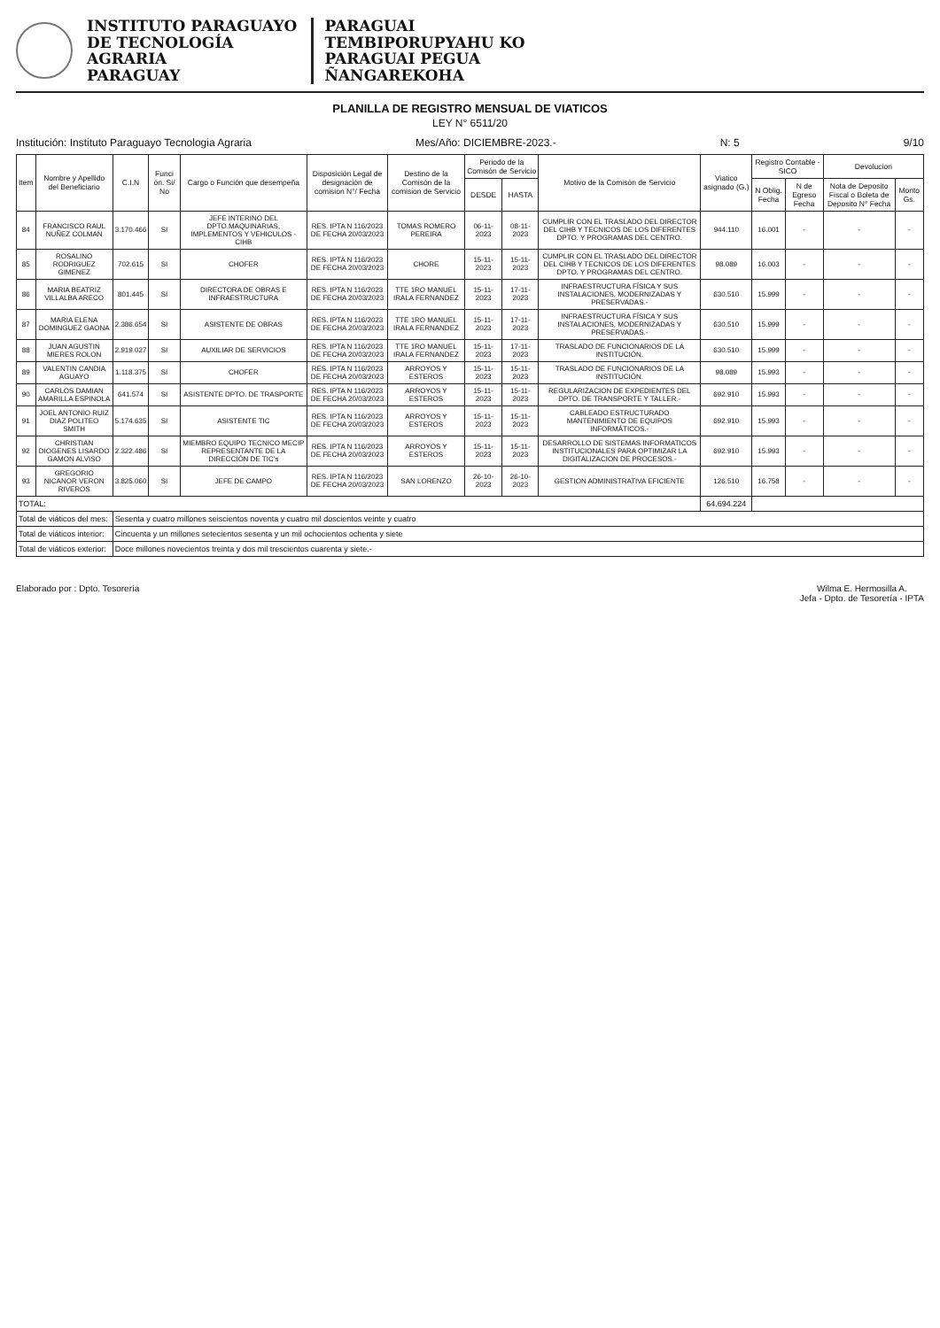INSTITUTO PARAGUAYO
DE TECNOLOGÍA
AGRARIA
PARAGUAY
PARAGUAI
TEMBIPORUPYAHU KO
PARAGUAI PEGUA
ÑANGAREKOHA
PLANILLA DE REGISTRO MENSUAL DE VIATICOS
LEY N° 6511/20
Institución: Instituto Paraguayo Tecnologia Agraria Mes/Año: DICIEMBRE-2023.- N: 5 9/10
| Item | Nombre y Apellido del Beneficiario | C.I.N | Funci ón. Si/ No | Cargo o Función que desempeña | Disposición Legal de designación de comision N°/ Fecha | Destino de la Comisón de la comision de Servicio | Periodo de la Comisón de Servicio | | Motivo de la Comisón de Servicio | Viatico asignado (G.) | Registro Contable - SICO | | Devolucion | |
| --- | --- | --- | --- | --- | --- | --- | --- | --- | --- | --- | --- | --- | --- | --- |
| | | | | | | | DESDE | HASTA | | | N Oblig. Fecha | N de Egreso Fecha | Nota de Deposito Fiscal o Boleta de Deposito N° Fecha | Monto Gs. |
| 84 | FRANCISCO RAUL NUÑEZ COLMAN | 3.170.466 | SI | JEFE INTERINO DEL DPTO.MAQUINARIAS, IMPLEMENTOS Y VEHICULOS - CIHB | RES. IPTA N 116/2023 DE FECHA 20/03/2023 | TOMAS ROMERO PEREIRA | 06-11-2023 | 08-11-2023 | CUMPLIR CON EL TRASLADO DEL DIRECTOR DEL CIHB Y TECNICOS DE LOS DIFERENTES DPTO. Y PROGRAMAS DEL CENTRO. | 944.110 | 16.001 | - | - | - |
| 85 | ROSALINO RODRIGUEZ GIMENEZ | 702.615 | SI | CHOFER | RES. IPTA N 116/2023 DE FECHA 20/03/2023 | CHORE | 15-11-2023 | 15-11-2023 | CUMPLIR CON EL TRASLADO DEL DIRECTOR DEL CIHB Y TECNICOS DE LOS DIFERENTES DPTO. Y PROGRAMAS DEL CENTRO. | 98.089 | 16.003 | - | - | - |
| 86 | MARIA BEATRIZ VILLALBA ARECO | 801.445 | SI | DIRECTORA DE OBRAS E INFRAESTRUCTURA | RES. IPTA N 116/2023 DE FECHA 20/03/2023 | TTE 1RO MANUEL IRALA FERNANDEZ | 15-11-2023 | 17-11-2023 | INFRAESTRUCTURA FÍSICA Y SUS INSTALACIONES, MODERNIZADAS Y PRESERVADAS.- | 630.510 | 15.999 | - | - | - |
| 87 | MARIA ELENA DOMINGUEZ GAONA | 2.386.654 | SI | ASISTENTE DE OBRAS | RES. IPTA N 116/2023 DE FECHA 20/03/2023 | TTE 1RO MANUEL IRALA FERNANDEZ | 15-11-2023 | 17-11-2023 | INFRAESTRUCTURA FÍSICA Y SUS INSTALACIONES, MODERNIZADAS Y PRESERVADAS.- | 630.510 | 15.999 | - | - | - |
| 88 | JUAN AGUSTIN MIERES ROLON | 2.919.027 | SI | AUXILIAR DE SERVICIOS | RES. IPTA N 116/2023 DE FECHA 20/03/2023 | TTE 1RO MANUEL IRALA FERNANDEZ | 15-11-2023 | 17-11-2023 | TRASLADO DE FUNCIONARIOS DE LA INSTITUCIÓN. | 630.510 | 15.999 | - | - | - |
| 89 | VALENTIN CANDIA AGUAYO | 1.118.375 | SI | CHOFER | RES. IPTA N 116/2023 DE FECHA 20/03/2023 | ARROYOS Y ESTEROS | 15-11-2023 | 15-11-2023 | TRASLADO DE FUNCIONARIOS DE LA INSTITUCIÓN. | 98.089 | 15.993 | - | - | - |
| 90 | CARLOS DAMIAN AMARILLA ESPINOLA | 641.574 | SI | ASISTENTE DPTO. DE TRASPORTE | RES. IPTA N 116/2023 DE FECHA 20/03/2023 | ARROYOS Y ESTEROS | 15-11-2023 | 15-11-2023 | REGULARIZACION DE EXPEDIENTES DEL DPTO. DE TRANSPORTE Y TALLER.- | 692.910 | 15.993 | - | - | - |
| 91 | JOEL ANTONIO RUIZ DIAZ POLITEO SMITH | 5.174.635 | SI | ASISTENTE TIC | RES. IPTA N 116/2023 DE FECHA 20/03/2023 | ARROYOS Y ESTEROS | 15-11-2023 | 15-11-2023 | CABLEADO ESTRUCTURADO MANTENIMIENTO DE EQUIPOS INFORMÁTICOS.- | 692.910 | 15.993 | - | - | - |
| 92 | CHRISTIAN DIOGENES LISARDO GAMON ALVISO | 2.322.486 | SI | MIEMBRO EQUIPO TECNICO MECIP REPRESENTANTE DE LA DIRECCIÓN DE TIC's | RES. IPTA N 116/2023 DE FECHA 20/03/2023 | ARROYOS Y ESTEROS | 15-11-2023 | 15-11-2023 | DESARROLLO DE SISTEMAS INFORMATICOS INSTITUCIONALES PARA OPTIMIZAR LA DIGITALIZACION DE PROCESOS.- | 692.910 | 15.993 | - | - | - |
| 93 | GREGORIO NICANOR VERON RIVEROS | 3.825.060 | SI | JEFE DE CAMPO | RES. IPTA N 116/2023 DE FECHA 20/03/2023 | SAN LORENZO | 26-10-2023 | 26-10-2023 | GESTION ADMINISTRATIVA EFICIENTE | 126.510 | 16.758 | - | - | - |
| TOTAL: | | | | | | | | | | 64.694.224 | | | | |
| Total de viáticos del mes: | | Sesenta y cuatro millones seiscientos noventa y cuatro mil doscientos veinte y cuatro | | | | | | | | | | | | |
| Total de viáticos interior: | | Cincuenta y un millones setecientos sesenta y un mil ochocientos ochenta y siete | | | | | | | | | | | | |
| Total de viáticos exterior: | | Doce millones novecientos treinta y dos mil trescientos cuarenta y siete.- | | | | | | | | | | | | |
Elaborado por : Dpto. Tesorería
Wilma E. Hermosilla A.
Jefa - Dpto. de Tesorería - IPTA